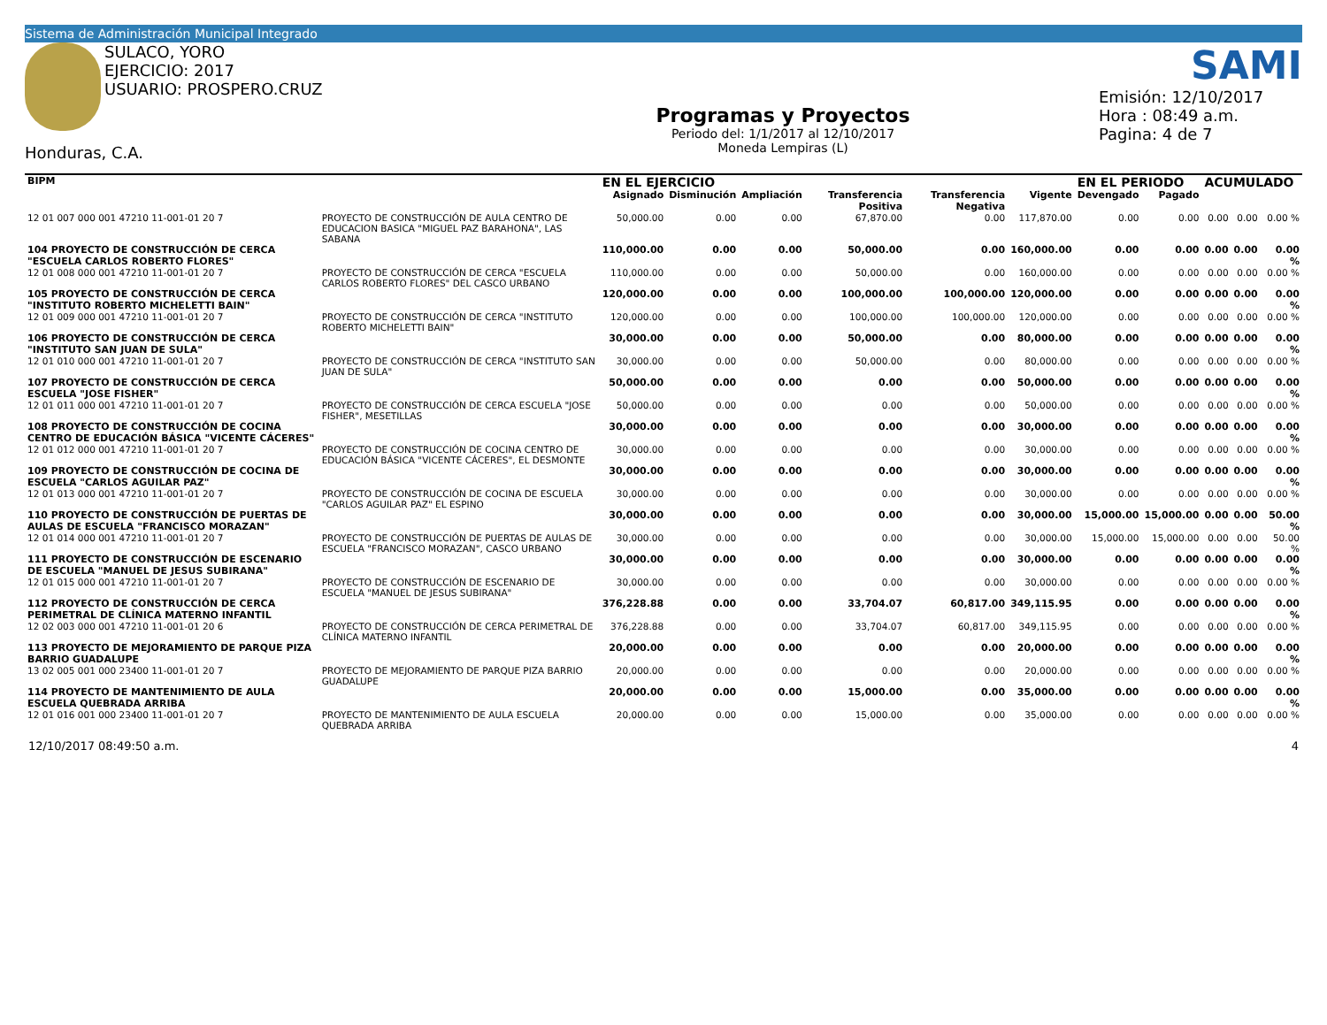Sistema de Administración Municipal Integrado
SULACO, YORO
EJERCICIO: 2017
USUARIO: PROSPERO.CRUZ
Honduras, C.A.
Programas y Proyectos
Periodo del: 1/1/2017 al 12/10/2017
Moneda Lempiras (L)
SAMI
Emisión: 12/10/2017
Hora : 08:49 a.m.
Pagina: 4 de 7
| BIPM | | EN EL EJERCICIO | | | | | | EN EL PERIODO | | ACUMULADO | | |
| --- | --- | --- | --- | --- | --- | --- | --- | --- | --- | --- | --- | --- |
| | | Asignado | Disminución | Ampliación | Transferencia Positiva | Transferencia Negativa | Vigente | Devengado | Pagado | | | |
| 12 01 007 000 001 47210 11-001-01 20 7 | PROYECTO DE CONSTRUCCIÓN DE AULA CENTRO DE EDUCACION BASICA "MIGUEL PAZ BARAHONA", LAS SABANA | 50,000.00 | 0.00 | 0.00 | 67,870.00 | 0.00 | 117,870.00 | 0.00 | 0.00 | 0.00 | 0.00 | 0.00 % |
| 104 PROYECTO DE CONSTRUCCIÓN DE CERCA "ESCUELA CARLOS ROBERTO FLORES" | | 110,000.00 | 0.00 | 0.00 | 50,000.00 | 0.00 | 160,000.00 | 0.00 | 0.00 | 0.00 | 0.00 | 0.00 % |
| 12 01 008 000 001 47210 11-001-01 20 7 | PROYECTO DE CONSTRUCCIÓN DE CERCA "ESCUELA CARLOS ROBERTO FLORES" DEL CASCO URBANO | 110,000.00 | 0.00 | 0.00 | 50,000.00 | 0.00 | 160,000.00 | 0.00 | 0.00 | 0.00 | 0.00 | 0.00 % |
| 105 PROYECTO DE CONSTRUCCIÓN DE CERCA "INSTITUTO ROBERTO MICHELETTI BAIN" | | 120,000.00 | 0.00 | 0.00 | 100,000.00 | 100,000.00 | 120,000.00 | 0.00 | 0.00 | 0.00 | 0.00 | 0.00 % |
| 12 01 009 000 001 47210 11-001-01 20 7 | PROYECTO DE CONSTRUCCIÓN DE CERCA "INSTITUTO ROBERTO MICHELETTI BAIN" | 120,000.00 | 0.00 | 0.00 | 100,000.00 | 100,000.00 | 120,000.00 | 0.00 | 0.00 | 0.00 | 0.00 | 0.00 % |
| 106 PROYECTO DE CONSTRUCCIÓN DE CERCA "INSTITUTO SAN JUAN DE SULA" | | 30,000.00 | 0.00 | 0.00 | 50,000.00 | 0.00 | 80,000.00 | 0.00 | 0.00 | 0.00 | 0.00 | 0.00 % |
| 12 01 010 000 001 47210 11-001-01 20 7 | PROYECTO DE CONSTRUCCIÓN DE CERCA "INSTITUTO SAN JUAN DE SULA" | 30,000.00 | 0.00 | 0.00 | 50,000.00 | 0.00 | 80,000.00 | 0.00 | 0.00 | 0.00 | 0.00 | 0.00 % |
| 107 PROYECTO DE CONSTRUCCIÓN DE CERCA ESCUELA "JOSE FISHER" | | 50,000.00 | 0.00 | 0.00 | 0.00 | 0.00 | 50,000.00 | 0.00 | 0.00 | 0.00 | 0.00 | 0.00 % |
| 12 01 011 000 001 47210 11-001-01 20 7 | PROYECTO DE CONSTRUCCIÓN DE CERCA ESCUELA "JOSE FISHER", MESETILLAS | 50,000.00 | 0.00 | 0.00 | 0.00 | 0.00 | 50,000.00 | 0.00 | 0.00 | 0.00 | 0.00 | 0.00 % |
| 108 PROYECTO DE CONSTRUCCIÓN DE COCINA CENTRO DE EDUCACIÓN BÁSICA "VICENTE CÁCERES" | | 30,000.00 | 0.00 | 0.00 | 0.00 | 0.00 | 30,000.00 | 0.00 | 0.00 | 0.00 | 0.00 | 0.00 % |
| 12 01 012 000 001 47210 11-001-01 20 7 | PROYECTO DE CONSTRUCCIÓN DE COCINA CENTRO DE EDUCACIÓN BÁSICA "VICENTE CÁCERES", EL DESMONTE | 30,000.00 | 0.00 | 0.00 | 0.00 | 0.00 | 30,000.00 | 0.00 | 0.00 | 0.00 | 0.00 | 0.00 % |
| 109 PROYECTO DE CONSTRUCCIÓN DE COCINA DE ESCUELA "CARLOS AGUILAR PAZ" | | 30,000.00 | 0.00 | 0.00 | 0.00 | 0.00 | 30,000.00 | 0.00 | 0.00 | 0.00 | 0.00 | 0.00 % |
| 12 01 013 000 001 47210 11-001-01 20 7 | PROYECTO DE CONSTRUCCIÓN DE COCINA DE ESCUELA "CARLOS AGUILAR PAZ" EL ESPINO | 30,000.00 | 0.00 | 0.00 | 0.00 | 0.00 | 30,000.00 | 0.00 | 0.00 | 0.00 | 0.00 | 0.00 % |
| 110 PROYECTO DE CONSTRUCCIÓN DE PUERTAS DE AULAS DE ESCUELA "FRANCISCO MORAZAN" | | 30,000.00 | 0.00 | 0.00 | 0.00 | 0.00 | 30,000.00 | 15,000.00 | 15,000.00 | 0.00 | 0.00 | 50.00 % |
| 12 01 014 000 001 47210 11-001-01 20 7 | PROYECTO DE CONSTRUCCIÓN DE PUERTAS DE AULAS DE ESCUELA "FRANCISCO MORAZAN", CASCO URBANO | 30,000.00 | 0.00 | 0.00 | 0.00 | 0.00 | 30,000.00 | 15,000.00 | 15,000.00 | 0.00 | 0.00 | 50.00 % |
| 111 PROYECTO DE CONSTRUCCIÓN DE ESCENARIO DE ESCUELA "MANUEL DE JESUS SUBIRANA" | | 30,000.00 | 0.00 | 0.00 | 0.00 | 0.00 | 30,000.00 | 0.00 | 0.00 | 0.00 | 0.00 | 0.00 % |
| 12 01 015 000 001 47210 11-001-01 20 7 | PROYECTO DE CONSTRUCCIÓN DE ESCENARIO DE ESCUELA "MANUEL DE JESUS SUBIRANA" | 30,000.00 | 0.00 | 0.00 | 0.00 | 0.00 | 30,000.00 | 0.00 | 0.00 | 0.00 | 0.00 | 0.00 % |
| 112 PROYECTO DE CONSTRUCCIÓN DE CERCA PERIMETRAL DE CLÍNICA MATERNO INFANTIL | | 376,228.88 | 0.00 | 0.00 | 33,704.07 | 60,817.00 | 349,115.95 | 0.00 | 0.00 | 0.00 | 0.00 | 0.00 % |
| 12 02 003 000 001 47210 11-001-01 20 6 | PROYECTO DE CONSTRUCCIÓN DE CERCA PERIMETRAL DE CLÍNICA MATERNO INFANTIL | 376,228.88 | 0.00 | 0.00 | 33,704.07 | 60,817.00 | 349,115.95 | 0.00 | 0.00 | 0.00 | 0.00 | 0.00 % |
| 113 PROYECTO DE MEJORAMIENTO DE PARQUE PIZA BARRIO GUADALUPE | | 20,000.00 | 0.00 | 0.00 | 0.00 | 0.00 | 20,000.00 | 0.00 | 0.00 | 0.00 | 0.00 | 0.00 % |
| 13 02 005 001 000 23400 11-001-01 20 7 | PROYECTO DE MEJORAMIENTO DE PARQUE PIZA BARRIO GUADALUPE | 20,000.00 | 0.00 | 0.00 | 0.00 | 0.00 | 20,000.00 | 0.00 | 0.00 | 0.00 | 0.00 | 0.00 % |
| 114 PROYECTO DE MANTENIMIENTO DE AULA ESCUELA QUEBRADA ARRIBA | | 20,000.00 | 0.00 | 0.00 | 15,000.00 | 0.00 | 35,000.00 | 0.00 | 0.00 | 0.00 | 0.00 | 0.00 % |
| 12 01 016 001 000 23400 11-001-01 20 7 | PROYECTO DE MANTENIMIENTO DE AULA ESCUELA QUEBRADA ARRIBA | 20,000.00 | 0.00 | 0.00 | 15,000.00 | 0.00 | 35,000.00 | 0.00 | 0.00 | 0.00 | 0.00 | 0.00 % |
12/10/2017 08:49:50 a.m. 4